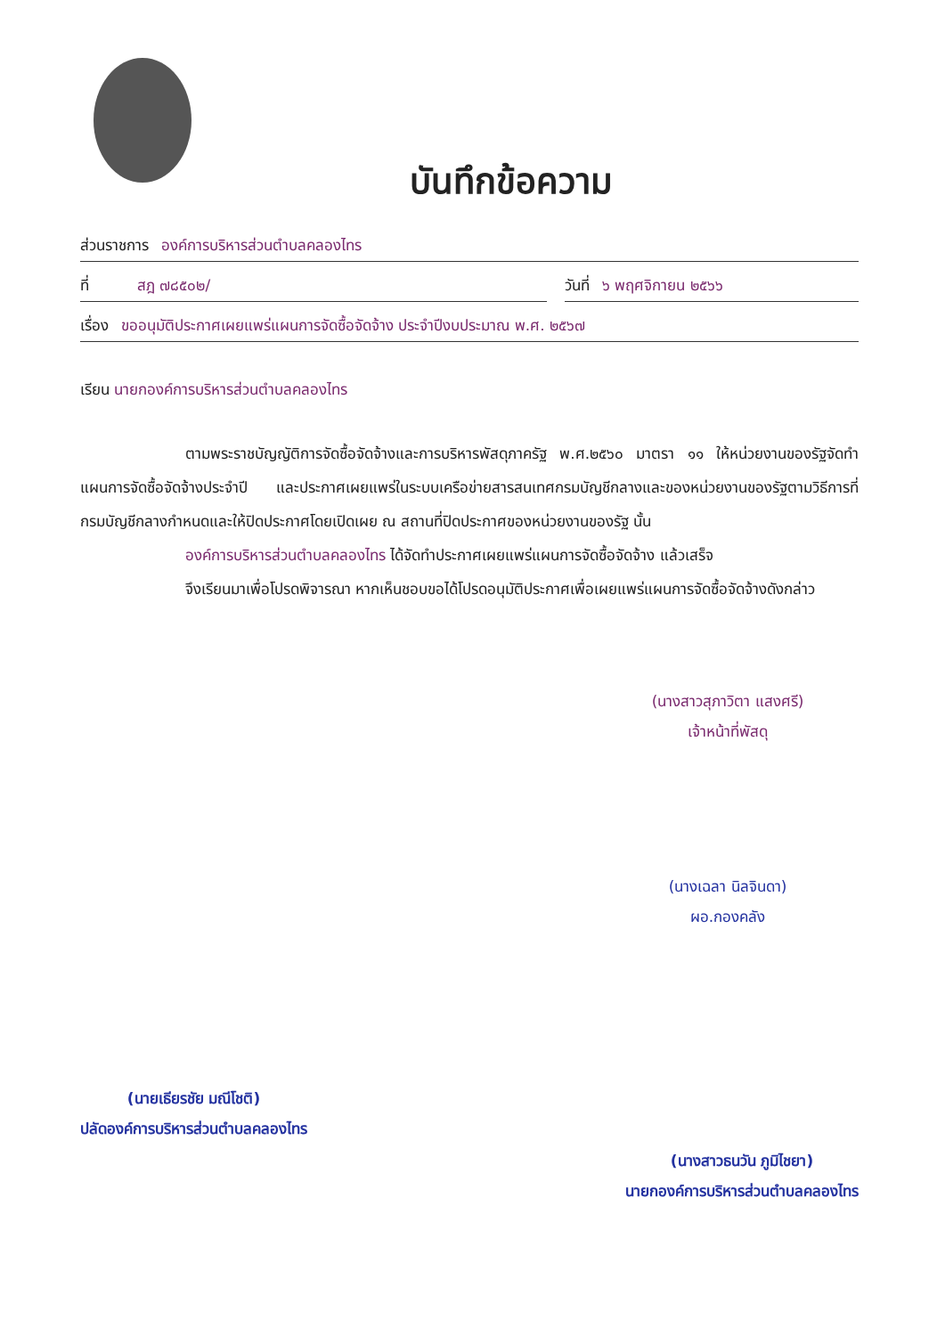บันทึกข้อความ
ส่วนราชการ องค์การบริหารส่วนตำบลคลองไทร
ที่ สฎ ๗๘๕๐๒/ วันที่ ๖ พฤศจิกายน ๒๕๖๖
เรื่อง ขออนุมัติประกาศเผยแพร่แผนการจัดซื้อจัดจ้าง ประจำปีงบประมาณ พ.ศ. ๒๕๖๗
เรียน นายกองค์การบริหารส่วนตำบลคลองไทร
ตามพระราชบัญญัติการจัดซื้อจัดจ้างและการบริหารพัสดุภาครัฐ พ.ศ.๒๕๖๐ มาตรา ๑๑ ให้หน่วยงานของรัฐจัดทำแผนการจัดซื้อจัดจ้างประจำปี และประกาศเผยแพร่ในระบบเครือข่ายสารสนเทศกรมบัญชีกลางและของหน่วยงานของรัฐตามวิธีการที่กรมบัญชีกลางกำหนดและให้ปิดประกาศโดยเปิดเผย ณ สถานที่ปิดประกาศของหน่วยงานของรัฐ นั้น
องค์การบริหารส่วนตำบลคลองไทร ได้จัดทำประกาศเผยแพร่แผนการจัดซื้อจัดจ้าง แล้วเสร็จ
จึงเรียนมาเพื่อโปรดพิจารณา หากเห็นชอบขอได้โปรดอนุมัติประกาศเพื่อเผยแพร่แผนการจัดซื้อจัดจ้างดังกล่าว
(นางสาวสุภาวิตา แสงศรี)
เจ้าหน้าที่พัสดุ
(นางเฉลา นิลจินดา)
ผอ.กองคลัง
(นายเธียรชัย มณีโชติ)
ปลัดองค์การบริหารส่วนตำบลคลองไทร
(นางสาวธนวัน ภูมิไชยา)
นายกองค์การบริหารส่วนตำบลคลองไทร